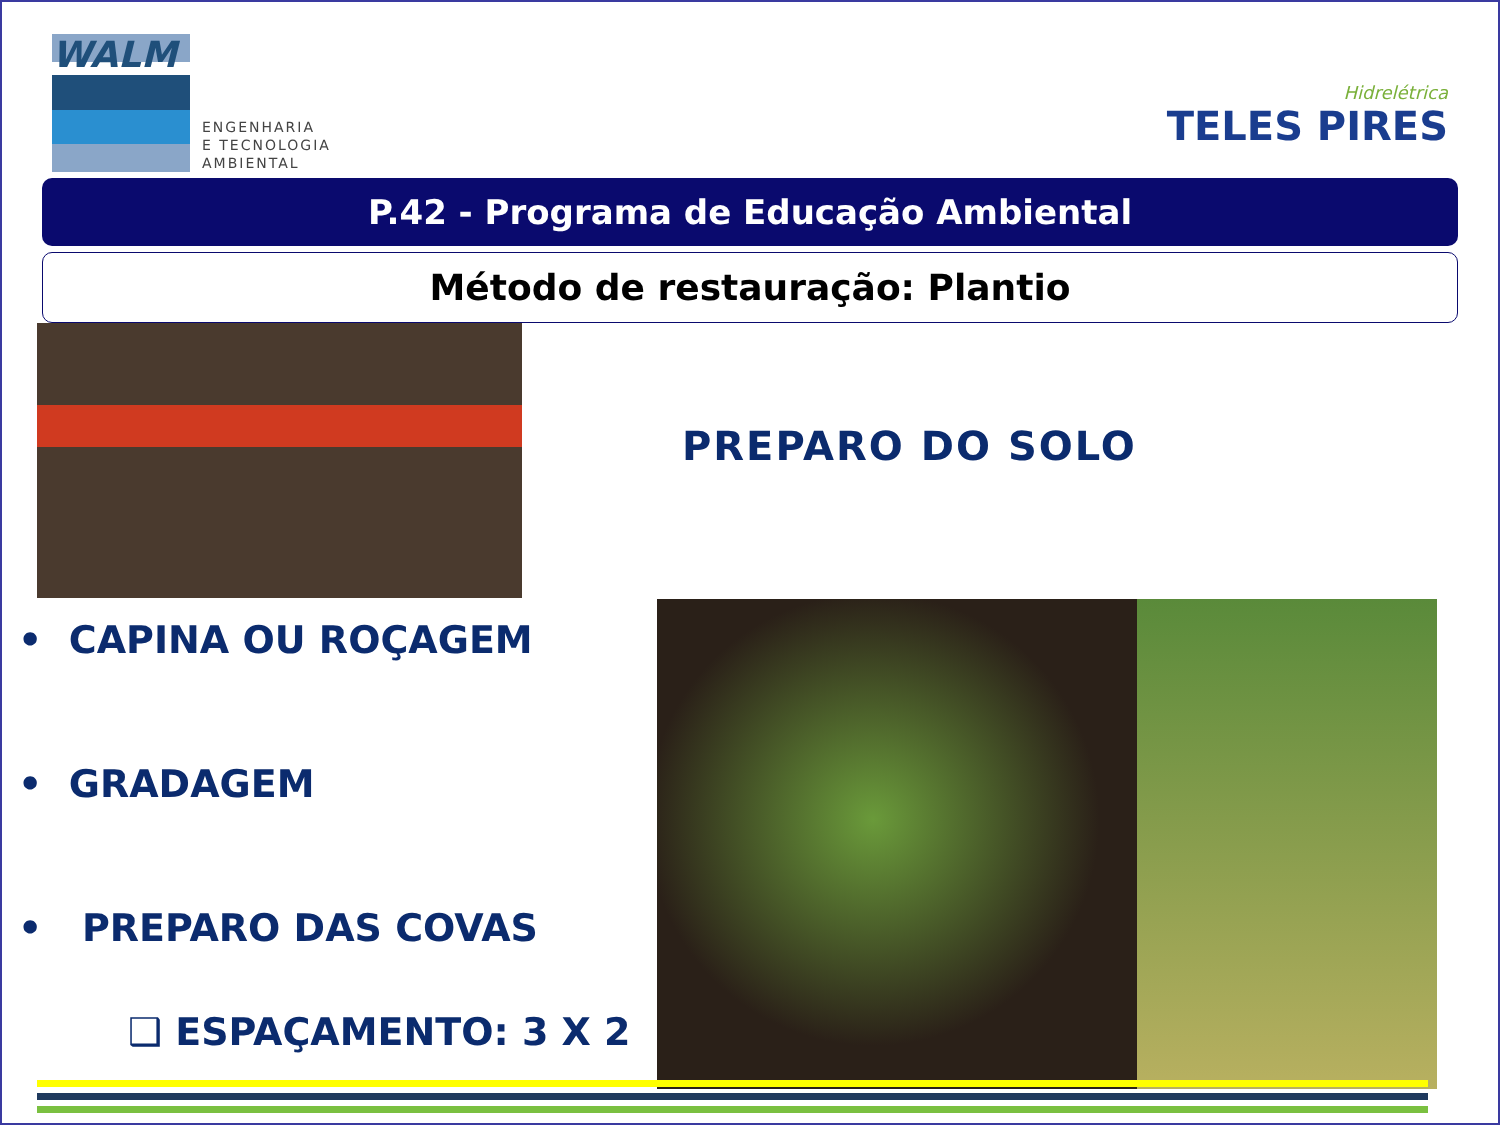WALM
ENGENHARIA
E TECNOLOGIA
AMBIENTAL
Hidrelétrica
TELES PIRES
P.42 - Programa de Educação Ambiental
Método de restauração: Plantio
• CAPINA OU ROÇAGEM
• GRADAGEM
• PREPARO DAS COVAS
❑ ESPAÇAMENTO: 3 X 2
PREPARO DO SOLO